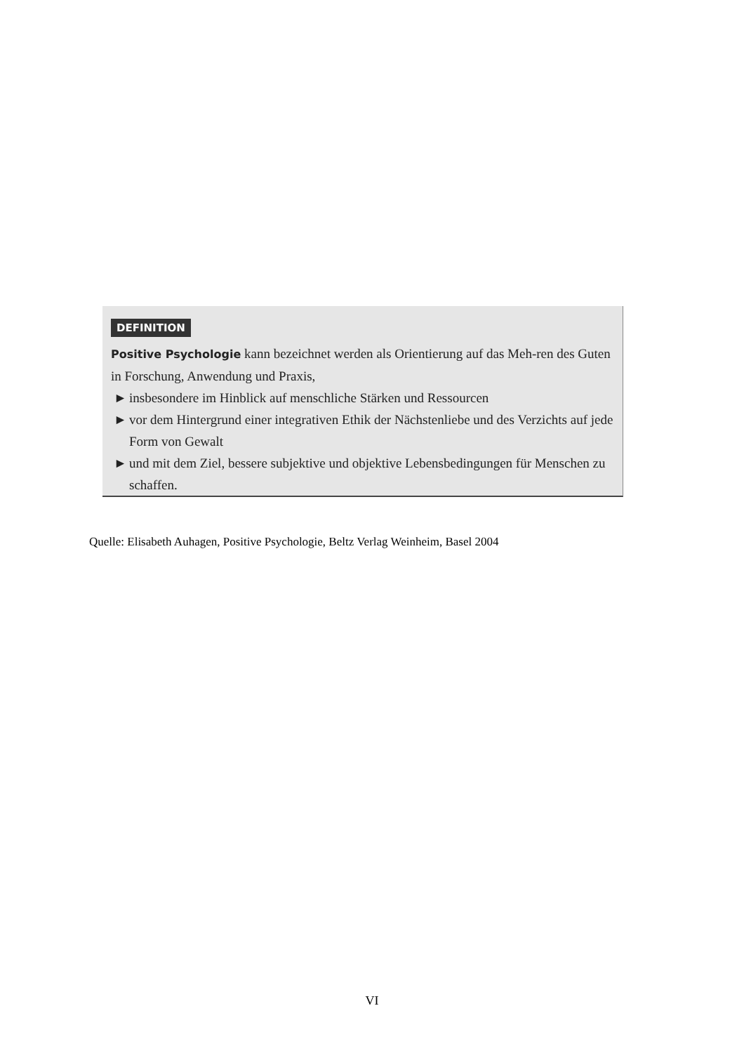DEFINITION
Positive Psychologie kann bezeichnet werden als Orientierung auf das Meh-ren des Guten in Forschung, Anwendung und Praxis,
► insbesondere im Hinblick auf menschliche Stärken und Ressourcen
► vor dem Hintergrund einer integrativen Ethik der Nächstenliebe und des Verzichts auf jede Form von Gewalt
► und mit dem Ziel, bessere subjektive und objektive Lebensbedingungen für Menschen zu schaffen.
Quelle: Elisabeth Auhagen, Positive Psychologie, Beltz Verlag Weinheim, Basel 2004
VI